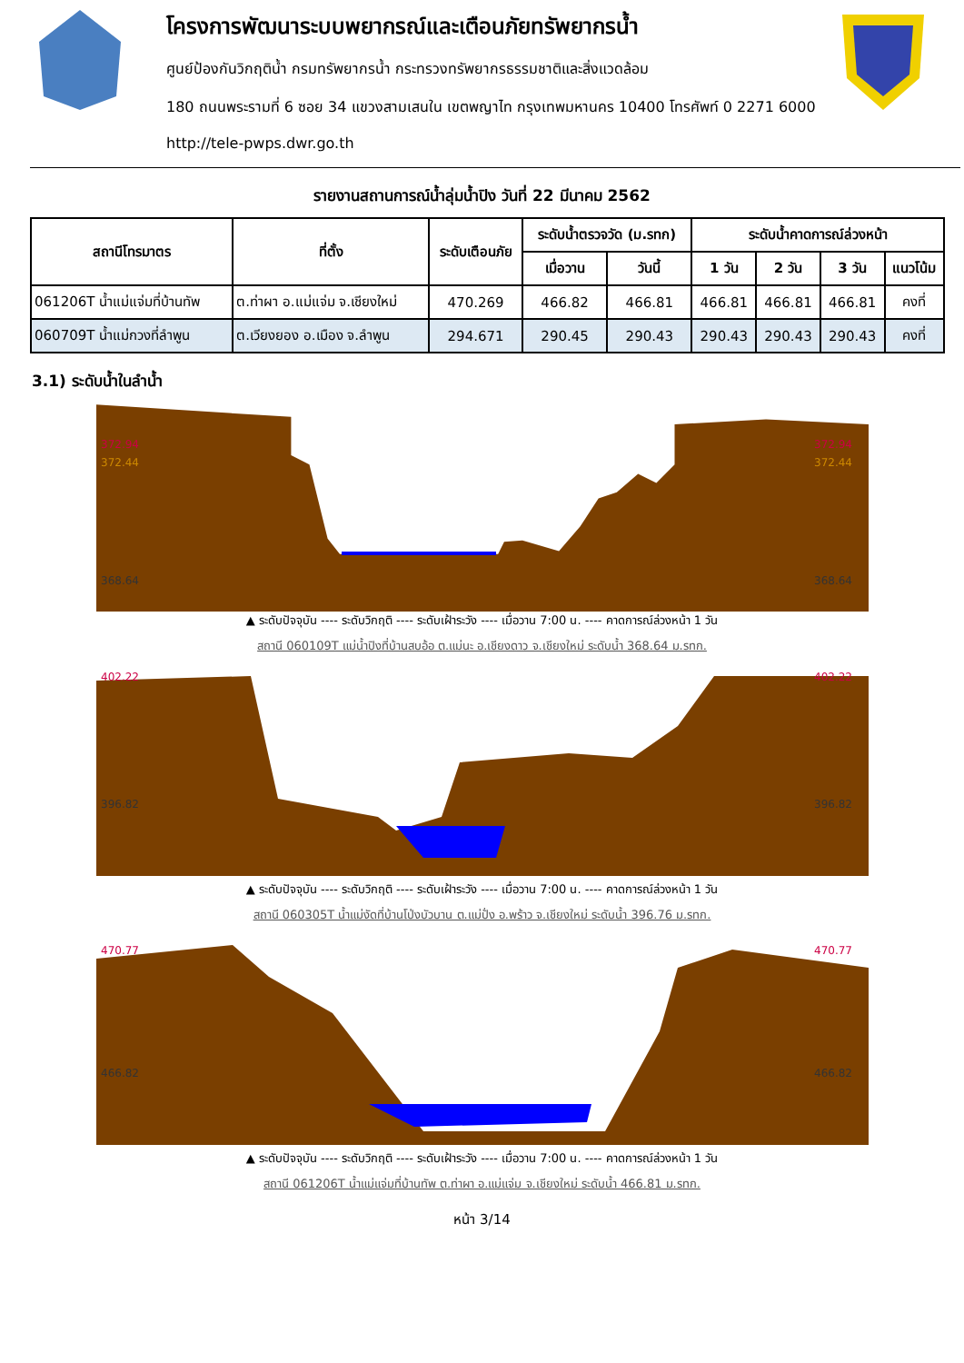โครงการพัฒนาระบบพยากรณ์และเตือนภัยทรัพยากรน้ำ
ศูนย์ป้องกันวิกฤติน้ำ กรมทรัพยากรน้ำ กระทรวงทรัพยากรธรรมชาติและสิ่งแวดล้อม
180 ถนนพระรามที่ 6 ซอย 34 แขวงสามเสนใน เขตพญาไท กรุงเทพมหานคร 10400 โทรศัพท์ 0 2271 6000
http://tele-pwps.dwr.go.th
รายงานสถานการณ์น้ำลุ่มน้ำปิง วันที่ 22 มีนาคม 2562
| สถานีโทรมาตร | ที่ตั้ง | ระดับเตือนภัย | ระดับน้ำตรวจวัด (ม.รทก) | | ระดับน้ำคาดการณ์ล่วงหน้า | | | |
| --- | --- | --- | --- | --- | --- | --- | --- | --- |
| | | | เมื่อวาน | วันนี้ | 1 วัน | 2 วัน | 3 วัน | แนวโน้ม |
| 061206T น้ำแม่แจ่มที่บ้านทัพ | ต.ท่าผา อ.แม่แจ่ม จ.เชียงใหม่ | 470.269 | 466.82 | 466.81 | 466.81 | 466.81 | 466.81 | คงที่ |
| 060709T น้ำแม่กวงที่ลำพูน | ต.เวียงยอง อ.เมือง จ.ลำพูน | 294.671 | 290.45 | 290.43 | 290.43 | 290.43 | 290.43 | คงที่ |
3.1) ระดับน้ำในลำน้ำ
372.94
372.44
368.64
372.94
372.44
368.64
▲ ระดับปัจจุบัน ---- ระดับวิกฤติ ---- ระดับเฝ้าระวัง ---- เมื่อวาน 7:00 น. ---- คาดการณ์ล่วงหน้า 1 วัน
สถานี 060109T แม่น้ำปิงที่บ้านสบอ้อ ต.แม่นะ อ.เชียงดาว จ.เชียงใหม่ ระดับน้ำ 368.64 ม.รทก.
402.22
396.82
402.22
396.82
▲ ระดับปัจจุบัน ---- ระดับวิกฤติ ---- ระดับเฝ้าระวัง ---- เมื่อวาน 7:00 น. ---- คาดการณ์ล่วงหน้า 1 วัน
สถานี 060305T น้ำแม่งัดที่บ้านโป่งบัวบาน ต.แม่ปั่ง อ.พร้าว จ.เชียงใหม่ ระดับน้ำ 396.76 ม.รทก.
470.77
466.82
470.77
466.82
▲ ระดับปัจจุบัน ---- ระดับวิกฤติ ---- ระดับเฝ้าระวัง ---- เมื่อวาน 7:00 น. ---- คาดการณ์ล่วงหน้า 1 วัน
สถานี 061206T น้ำแม่แจ่มที่บ้านทัพ ต.ท่าผา อ.แม่แจ่ม จ.เชียงใหม่ ระดับน้ำ 466.81 ม.รทก.
หน้า 3/14